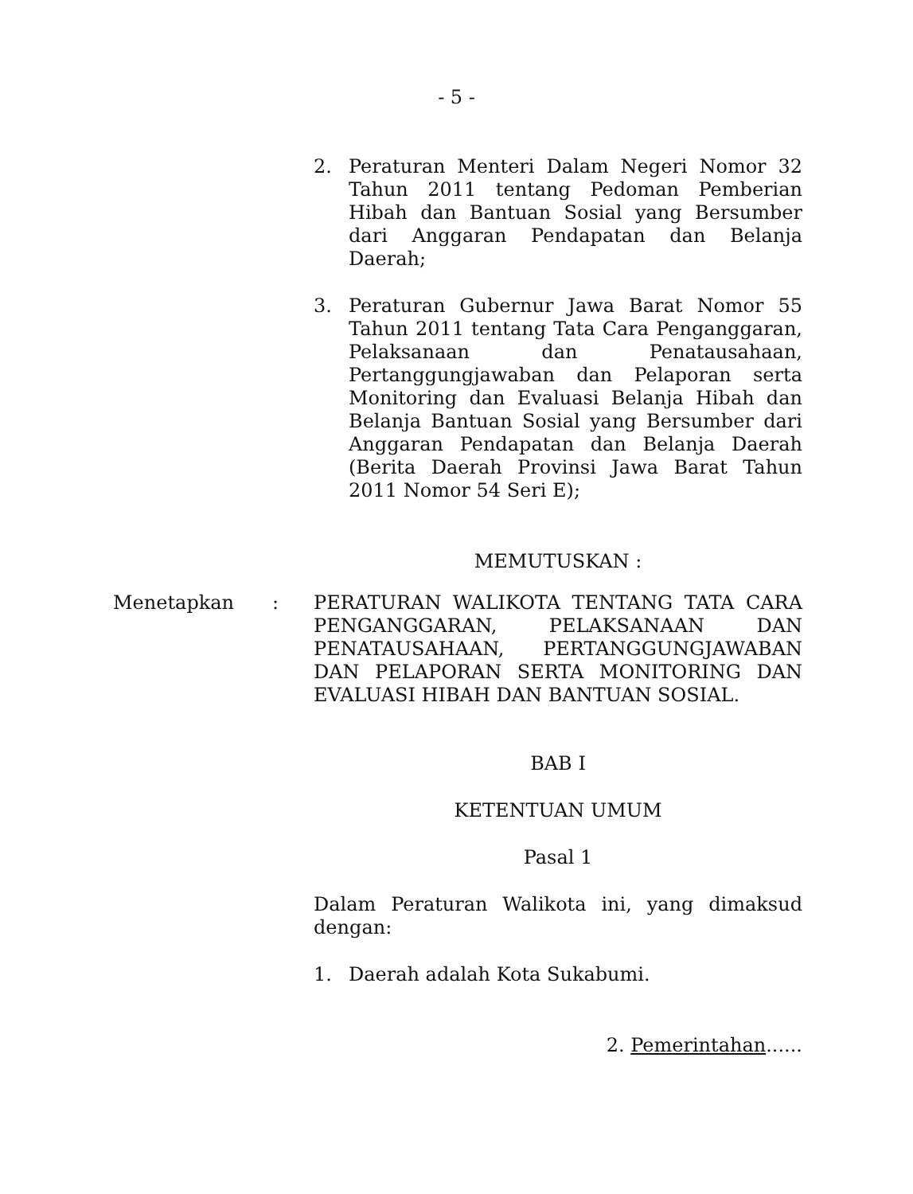- 5 -
2. Peraturan Menteri Dalam Negeri Nomor 32 Tahun 2011 tentang Pedoman Pemberian Hibah dan Bantuan Sosial yang Bersumber dari Anggaran Pendapatan dan Belanja Daerah;
3. Peraturan Gubernur Jawa Barat Nomor 55 Tahun 2011 tentang Tata Cara Penganggaran, Pelaksanaan dan Penatausahaan, Pertanggungjawaban dan Pelaporan serta Monitoring dan Evaluasi Belanja Hibah dan Belanja Bantuan Sosial yang Bersumber dari Anggaran Pendapatan dan Belanja Daerah (Berita Daerah Provinsi Jawa Barat Tahun 2011 Nomor 54 Seri E);
MEMUTUSKAN :
Menetapkan: PERATURAN WALIKOTA TENTANG TATA CARA PENGANGGARAN, PELAKSANAAN DAN PENATAUSAHAAN, PERTANGGUNGJAWABAN DAN PELAPORAN SERTA MONITORING DAN EVALUASI HIBAH DAN BANTUAN SOSIAL.
BAB I
KETENTUAN UMUM
Pasal 1
Dalam Peraturan Walikota ini, yang dimaksud dengan:
1. Daerah adalah Kota Sukabumi.
2. Pemerintahan......